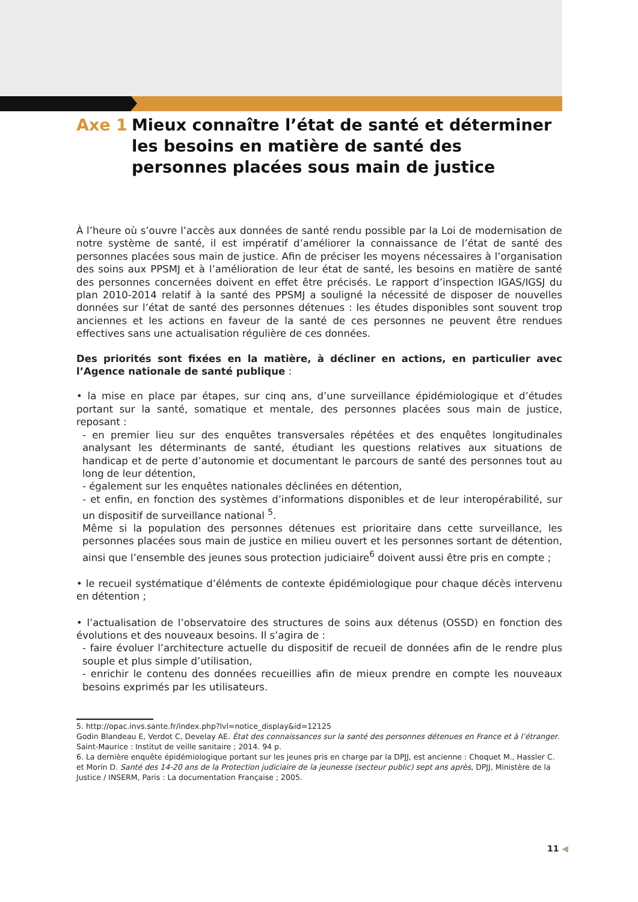Axe 1 Mieux connaître l’état de santé et déterminer les besoins en matière de santé des personnes placées sous main de justice
À l’heure où s’ouvre l’accès aux données de santé rendu possible par la Loi de modernisation de notre système de santé, il est impératif d’améliorer la connaissance de l’état de santé des personnes placées sous main de justice. Afin de préciser les moyens nécessaires à l’organisation des soins aux PPSMJ et à l’amélioration de leur état de santé, les besoins en matière de santé des personnes concernées doivent en effet être précisés. Le rapport d’inspection IGAS/IGSJ du plan 2010-2014 relatif à la santé des PPSMJ a souligné la nécessité de disposer de nouvelles données sur l’état de santé des personnes détenues : les études disponibles sont souvent trop anciennes et les actions en faveur de la santé de ces personnes ne peuvent être rendues effectives sans une actualisation régulière de ces données.
Des priorités sont fixées en la matière, à décliner en actions, en particulier avec l’Agence nationale de santé publique :
• la mise en place par étapes, sur cinq ans, d’une surveillance épidémiologique et d’études portant sur la santé, somatique et mentale, des personnes placées sous main de justice, reposant :
- en premier lieu sur des enquêtes transversales répétées et des enquêtes longitudinales analysant les déterminants de santé, étudiant les questions relatives aux situations de handicap et de perte d’autonomie et documentant le parcours de santé des personnes tout au long de leur détention,
- également sur les enquêtes nationales déclinées en détention,
- et enfin, en fonction des systèmes d’informations disponibles et de leur interopérabilité, sur un dispositif de surveillance national <sup>5</sup>.
Même si la population des personnes détenues est prioritaire dans cette surveillance, les personnes placées sous main de justice en milieu ouvert et les personnes sortant de détention, ainsi que l’ensemble des jeunes sous protection judiciaire<sup>6</sup> doivent aussi être pris en compte ;
• le recueil systématique d’éléments de contexte épidémiologique pour chaque décès intervenu en détention ;
• l’actualisation de l’observatoire des structures de soins aux détenus (OSSD) en fonction des évolutions et des nouveaux besoins. Il s’agira de :
- faire évoluer l’architecture actuelle du dispositif de recueil de données afin de le rendre plus souple et plus simple d’utilisation,
- enrichir le contenu des données recueillies afin de mieux prendre en compte les nouveaux besoins exprimés par les utilisateurs.
5. http://opac.invs.sante.fr/index.php?lvl=notice_display&id=12125
Godin Blandeau E, Verdot C, Develay AE. État des connaissances sur la santé des personnes détenues en France et à l’étranger. Saint-Maurice : Institut de veille sanitaire ; 2014. 94 p.
6. La dernière enquête épidémiologique portant sur les jeunes pris en charge par la DPJJ, est ancienne : Choquet M., Hassler C. et Morin D. Santé des 14-20 ans de la Protection judiciaire de la jeunesse (secteur public) sept ans après, DPJJ, Ministère de la Justice / INSERM, Paris : La documentation Française ; 2005.
11 ◀